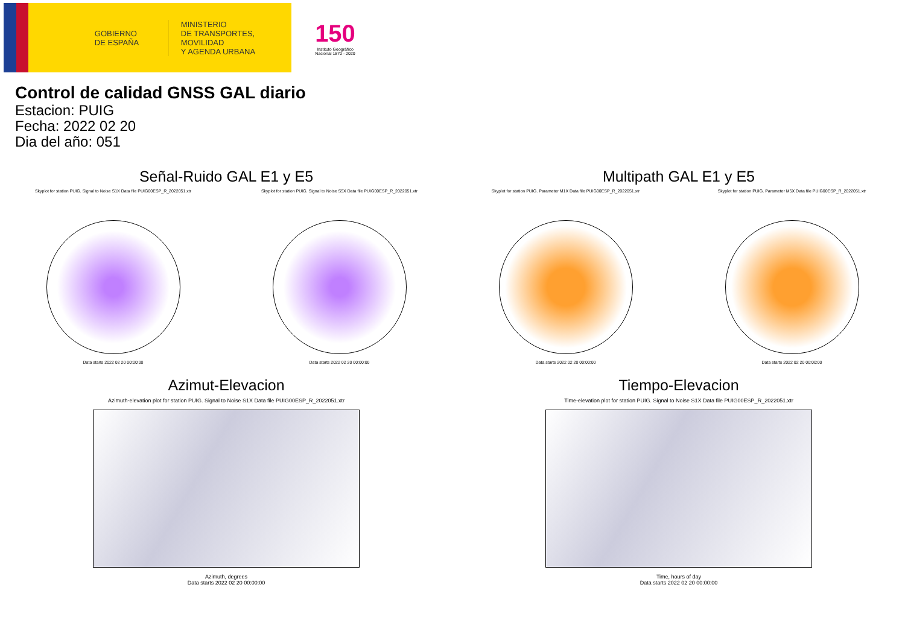GOBIERNO
DE ESPAÑA
MINISTERIO
DE TRANSPORTES, MOVILIDAD
Y AGENDA URBANA
150
Instituto Geográfico Nacional 1870 - 2020
Control de calidad GNSS GAL diario
Estacion: PUIG
Fecha: 2022 02 20
Dia del año: 051
Señal-Ruido GAL E1 y E5
Skyplot for station PUIG. Signal to Noise S1X Data file PUIG00ESP_R_2022051.xtr
Data starts 2022 02 20 00:00:00
Skyplot for station PUIG. Signal to Noise S5X Data file PUIG00ESP_R_2022051.xtr
Data starts 2022 02 20 00:00:00
Multipath GAL E1 y E5
Skyplot for station PUIG. Parameter M1X Data file PUIG00ESP_R_2022051.xtr
Data starts 2022 02 20 00:00:00
Skyplot for station PUIG. Parameter M5X Data file PUIG00ESP_R_2022051.xtr
Data starts 2022 02 20 00:00:00
Azimut-Elevacion
Azimuth-elevation plot for station PUIG. Signal to Noise S1X Data file PUIG00ESP_R_2022051.xtr
Azimuth, degrees
Data starts 2022 02 20 00:00:00
Tiempo-Elevacion
Time-elevation plot for station PUIG. Signal to Noise S1X Data file PUIG00ESP_R_2022051.xtr
Time, hours of day
Data starts 2022 02 20 00:00:00